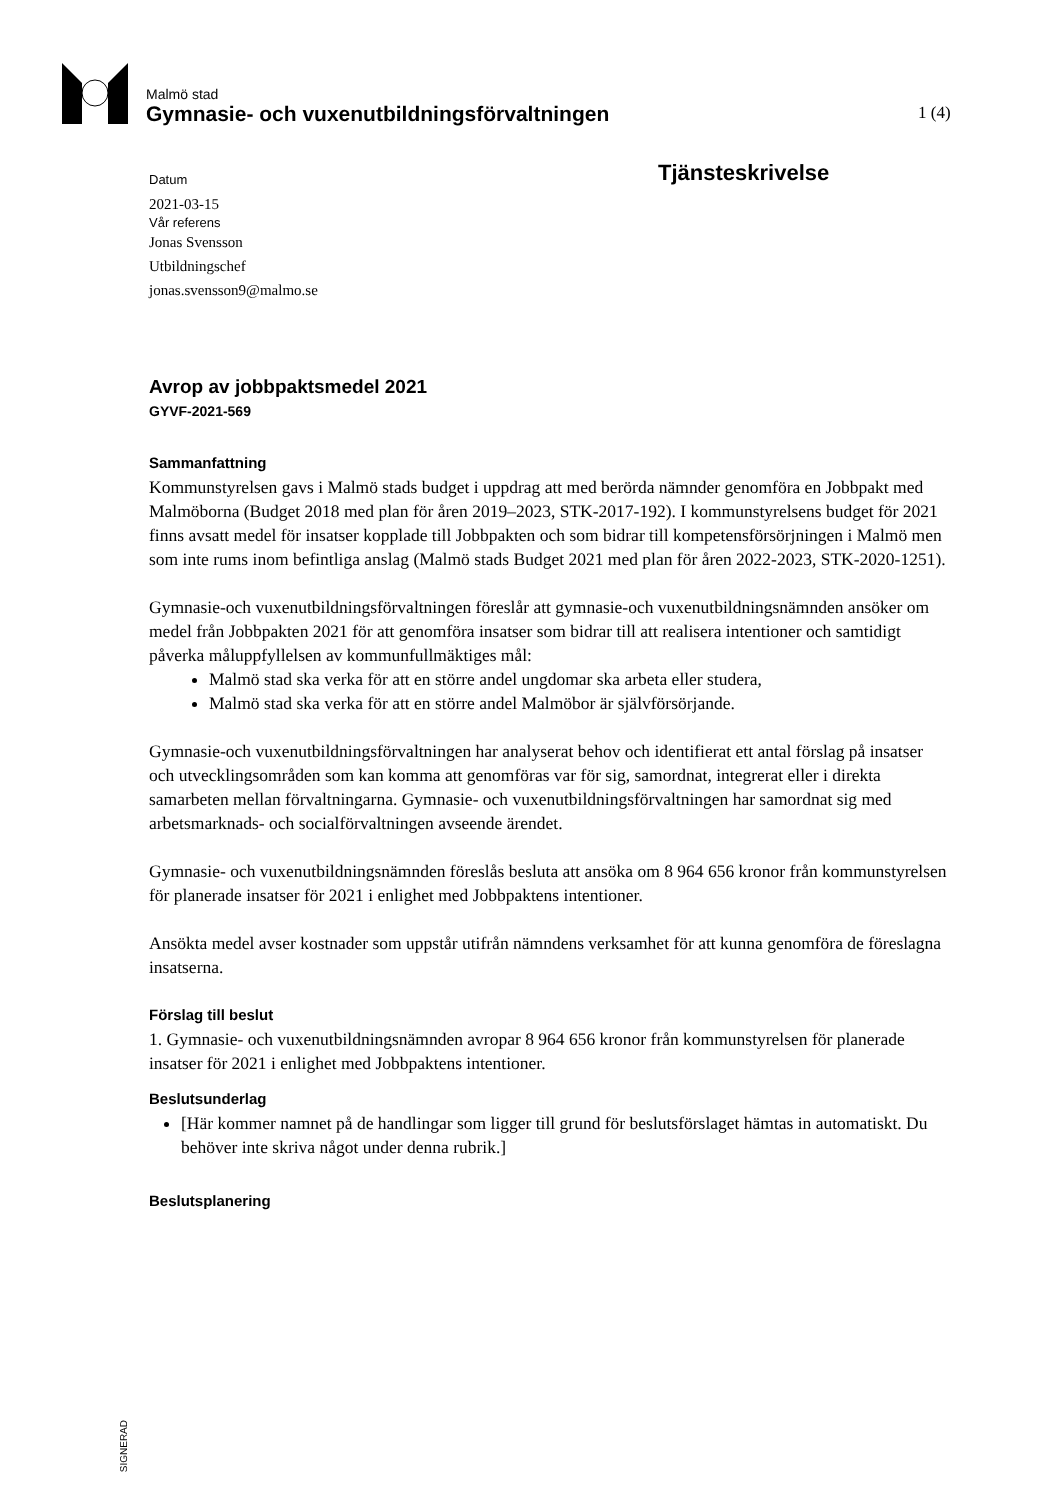Malmö stad
Gymnasie- och vuxenutbildningsförvaltningen
1 (4)
Tjänsteskrivelse
Datum
2021-03-15
Vår referens
Jonas Svensson
Utbildningschef
jonas.svensson9@malmo.se
Avrop av jobbpaktsmedel 2021
GYVF-2021-569
Sammanfattning
Kommunstyrelsen gavs i Malmö stads budget i uppdrag att med berörda nämnder genomföra en Jobbpakt med Malmöborna (Budget 2018 med plan för åren 2019–2023, STK-2017-192). I kommunstyrelsens budget för 2021 finns avsatt medel för insatser kopplade till Jobbpakten och som bidrar till kompetensförsörjningen i Malmö men som inte rums inom befintliga anslag (Malmö stads Budget 2021 med plan för åren 2022-2023, STK-2020-1251).
Gymnasie-och vuxenutbildningsförvaltningen föreslår att gymnasie-och vuxenutbildningsnämnden ansöker om medel från Jobbpakten 2021 för att genomföra insatser som bidrar till att realisera intentioner och samtidigt påverka måluppfyllelsen av kommunfullmäktiges mål:
Malmö stad ska verka för att en större andel ungdomar ska arbeta eller studera,
Malmö stad ska verka för att en större andel Malmöbor är självförsörjande.
Gymnasie-och vuxenutbildningsförvaltningen har analyserat behov och identifierat ett antal förslag på insatser och utvecklingsområden som kan komma att genomföras var för sig, samordnat, integrerat eller i direkta samarbeten mellan förvaltningarna. Gymnasie- och vuxenutbildningsförvaltningen har samordnat sig med arbetsmarknads- och socialförvaltningen avseende ärendet.
Gymnasie- och vuxenutbildningsnämnden föreslås besluta att ansöka om 8 964 656 kronor från kommunstyrelsen för planerade insatser för 2021 i enlighet med Jobbpaktens intentioner.
Ansökta medel avser kostnader som uppstår utifrån nämndens verksamhet för att kunna genomföra de föreslagna insatserna.
Förslag till beslut
1. Gymnasie- och vuxenutbildningsnämnden avropar 8 964 656 kronor från kommunstyrelsen för planerade insatser för 2021 i enlighet med Jobbpaktens intentioner.
Beslutsunderlag
[Här kommer namnet på de handlingar som ligger till grund för beslutsförslaget hämtas in automatiskt. Du behöver inte skriva något under denna rubrik.]
Beslutsplanering
SIGNERAD